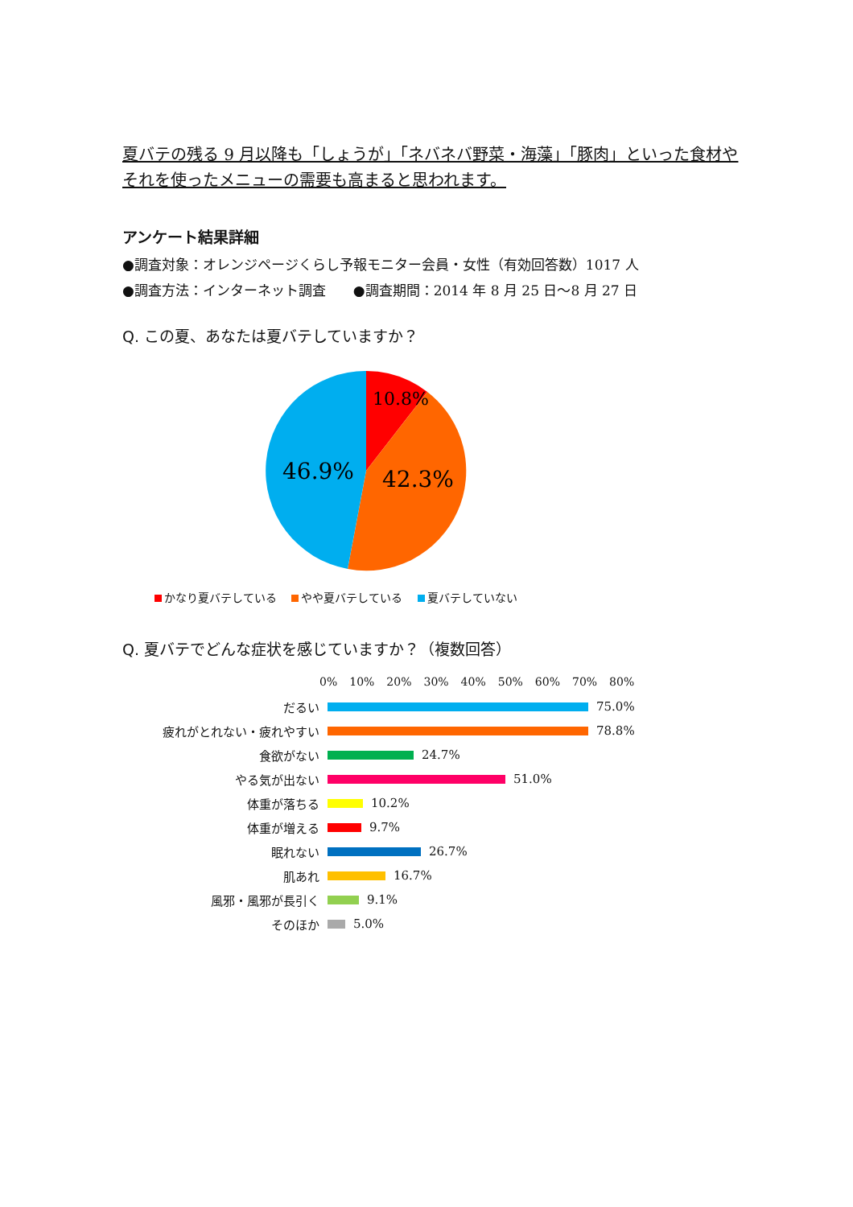夏バテの残る 9 月以降も「しょうが」「ネバネバ野菜・海藻」「豚肉」といった食材やそれを使ったメニューの需要も高まると思われます。
アンケート結果詳細
●調査対象：オレンジページくらし予報モニター会員・女性（有効回答数）1017 人
●調査方法：インターネット調査　　●調査期間：2014 年 8 月 25 日～8 月 27 日
Q. この夏、あなたは夏バテしていますか？
10.8%
42.3%
46.9%
かなり夏バテしている やや夏バテしている 夏バテしていない
Q. 夏バテでどんな症状を感じていますか？（複数回答）
0% 10% 20% 30% 40% 50% 60% 70% 80%
だるい
75.0%
疲れがとれない・疲れやすい
78.8%
食欲がない
24.7%
やる気が出ない
51.0%
体重が落ちる
10.2%
体重が増える
9.7%
眠れない
26.7%
肌あれ
16.7%
風邪・風邪が長引く
9.1%
そのほか
5.0%